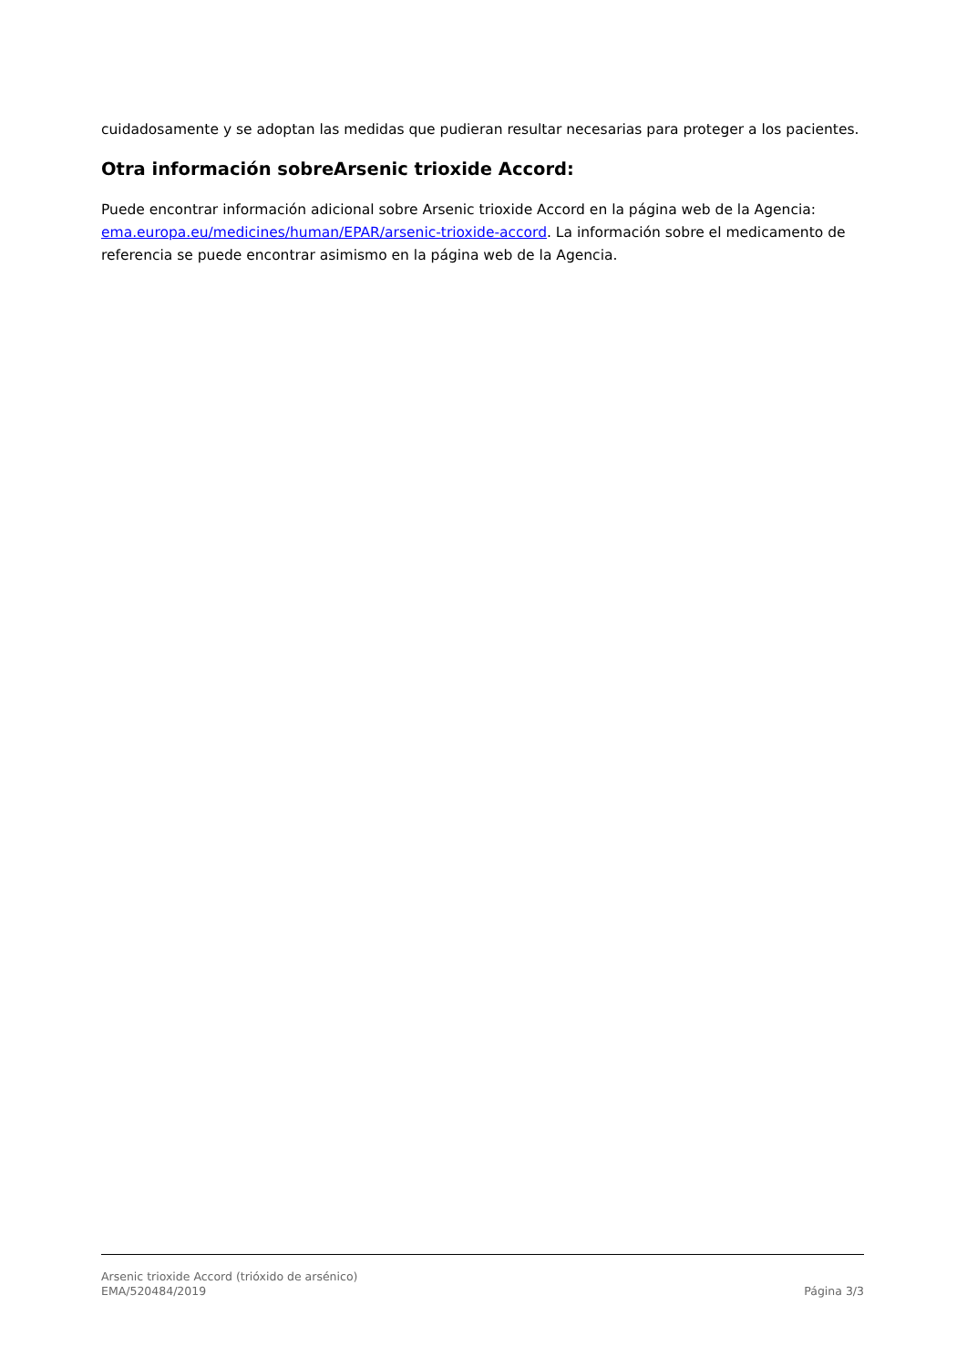cuidadosamente y se adoptan las medidas que pudieran resultar necesarias para proteger a los pacientes.
Otra información sobreArsenic trioxide Accord:
Puede encontrar información adicional sobre Arsenic trioxide Accord en la página web de la Agencia: ema.europa.eu/medicines/human/EPAR/arsenic-trioxide-accord. La información sobre el medicamento de referencia se puede encontrar asimismo en la página web de la Agencia.
Arsenic trioxide Accord (trióxido de arsénico)
EMA/520484/2019 Página 3/3